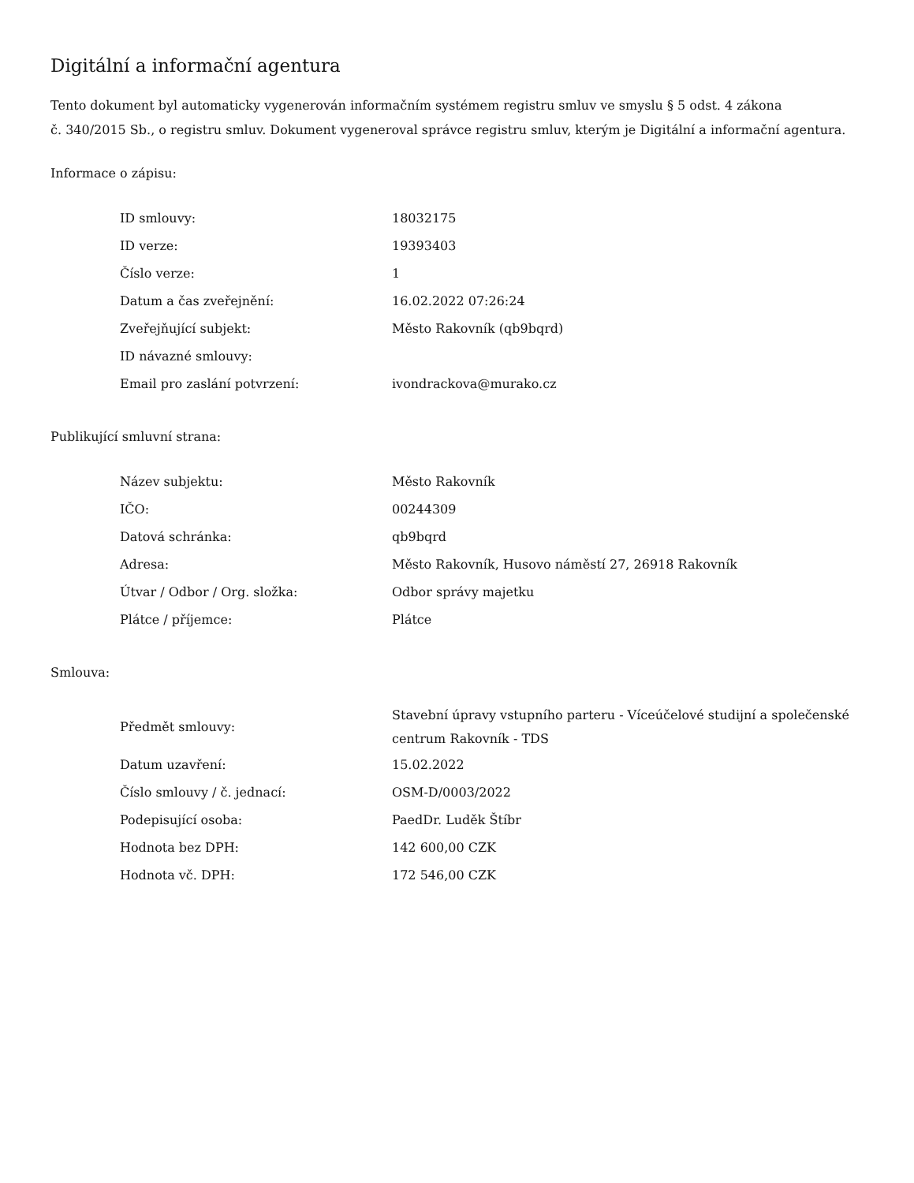Digitální a informační agentura
Tento dokument byl automaticky vygenerován informačním systémem registru smluv ve smyslu § 5 odst. 4 zákona
č. 340/2015 Sb., o registru smluv. Dokument vygeneroval správce registru smluv, kterým je Digitální a informační agentura.
Informace o zápisu:
| ID smlouvy: | 18032175 |
| ID verze: | 19393403 |
| Číslo verze: | 1 |
| Datum a čas zveřejnění: | 16.02.2022 07:26:24 |
| Zveřejňující subjekt: | Město Rakovník (qb9bqrd) |
| ID návazné smlouvy: | |
| Email pro zaslání potvrzení: | ivondrackova@murako.cz |
Publikující smluvní strana:
| Název subjektu: | Město Rakovník |
| IČO: | 00244309 |
| Datová schránka: | qb9bqrd |
| Adresa: | Město Rakovník, Husovo náměstí 27, 26918 Rakovník |
| Útvar / Odbor / Org. složka: | Odbor správy majetku |
| Plátce / příjemce: | Plátce |
Smlouva:
| Předmět smlouvy: | Stavební úpravy vstupního parteru - Víceúčelové studijní a společenské centrum Rakovník - TDS |
| Datum uzavření: | 15.02.2022 |
| Číslo smlouvy / č. jednací: | OSM-D/0003/2022 |
| Podepisující osoba: | PaedDr. Luděk Štíbr |
| Hodnota bez DPH: | 142 600,00 CZK |
| Hodnota vč. DPH: | 172 546,00 CZK |